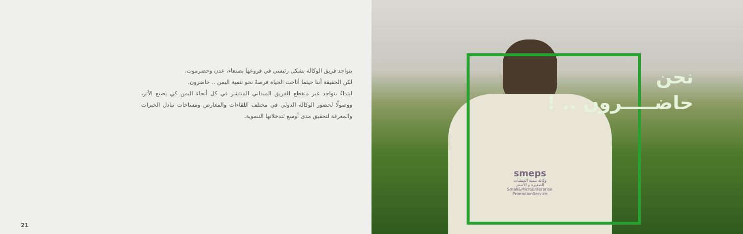يتواجد فريق الوكالة بشكل رئيسي في فروعها بصنعاء، عدن وحضرموت.
لكن الحقيقة أننا حيثما أتاحت الحياة فرصةً نحو تنمية اليمن .. حاضرون.
ابتداءً بتواجد غير منقطع للفريق الميداني المنتشر في كل أنحاء اليمن كي يصنع الأثر، ووصولًا لحضور الوكالة الدولي في مختلف اللقاءات والمعارض ومساحات تبادل الخبرات والمعرفة لتحقيق مدى أوسع لتدخلاتها التنموية.
21
smeps
وكالة تنمية المنشآت الصغيرة و الأصغر
Small&MicroEnterprise PromotionService
نحن
حاضـــــرون .. !